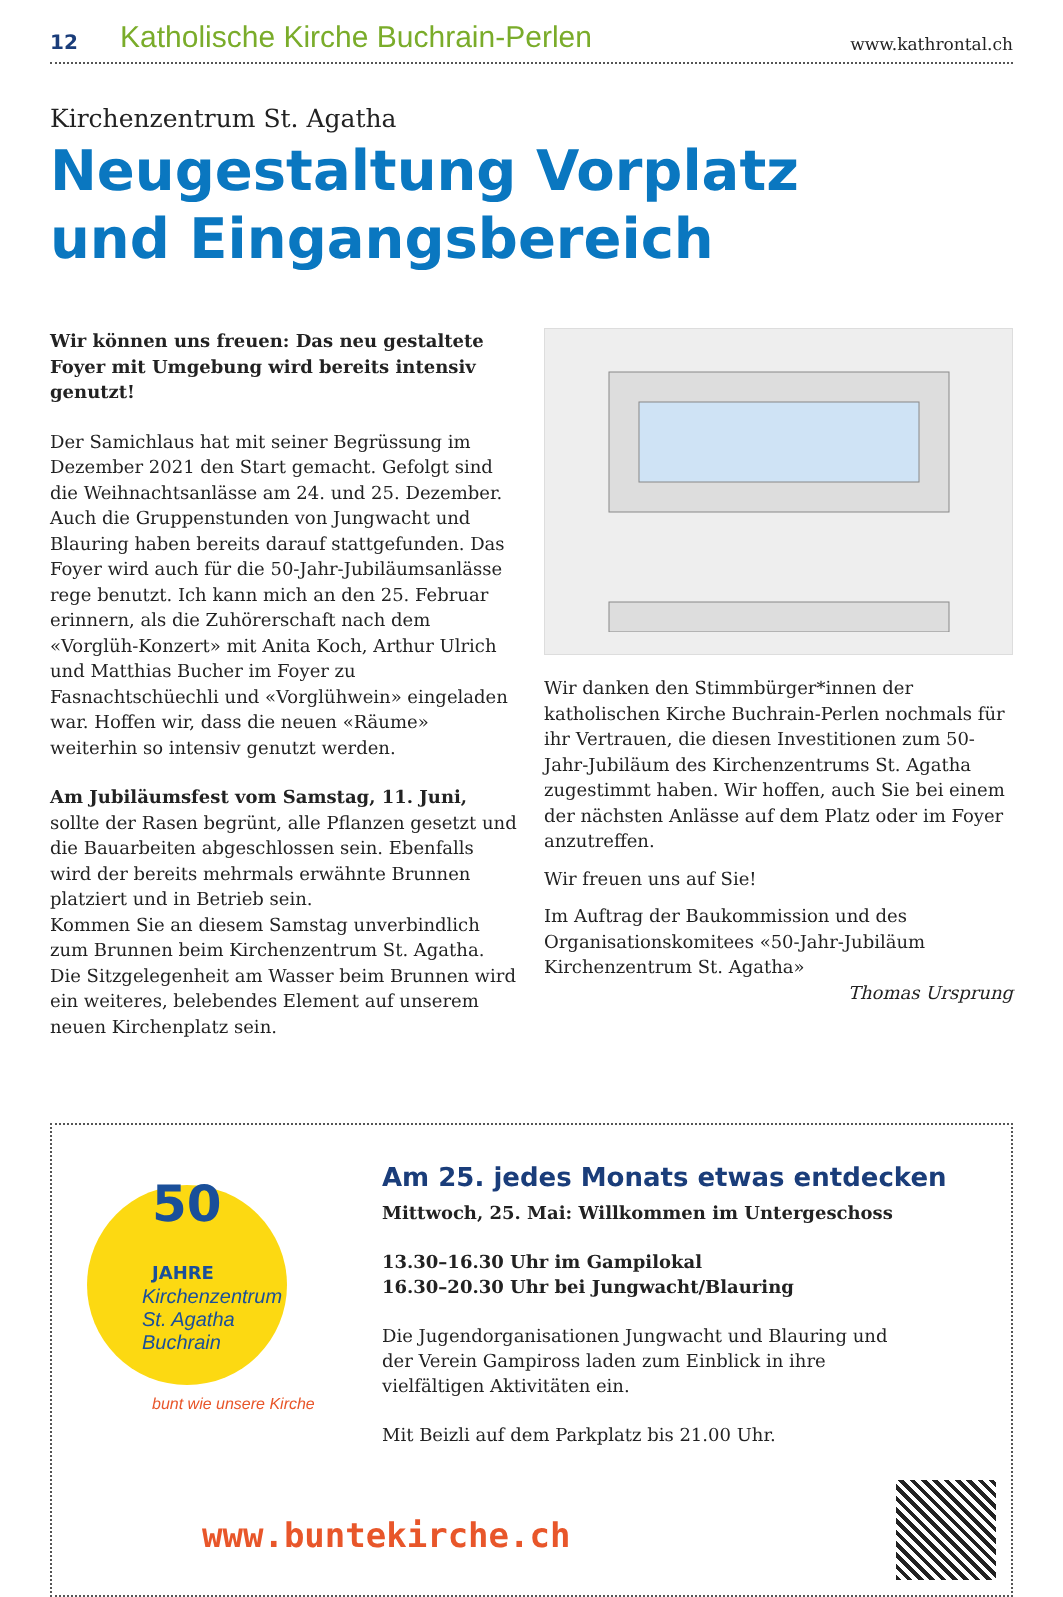12
Katholische Kirche Buchrain-Perlen
www.kathrontal.ch
Kirchenzentrum St. Agatha
Neugestaltung Vorplatz
und Eingangsbereich
Wir können uns freuen: Das neu gestaltete Foyer mit Umgebung wird bereits intensiv genutzt!
Der Samichlaus hat mit seiner Begrüssung im Dezember 2021 den Start gemacht. Gefolgt sind die Weihnachtsanlässe am 24. und 25. Dezember. Auch die Gruppenstunden von Jungwacht und Blauring haben bereits darauf stattgefunden. Das Foyer wird auch für die 50-Jahr-Jubiläumsanlässe rege benutzt. Ich kann mich an den 25. Februar erinnern, als die Zuhörerschaft nach dem «Vorglüh-Konzert» mit Anita Koch, Arthur Ulrich und Matthias Bucher im Foyer zu Fasnachtschüechli und «Vorglühwein» eingeladen war. Hoffen wir, dass die neuen «Räume» weiterhin so intensiv genutzt werden.
Am Jubiläumsfest vom Samstag, 11. Juni, sollte der Rasen begrünt, alle Pflanzen gesetzt und die Bauarbeiten abgeschlossen sein. Ebenfalls wird der bereits mehrmals erwähnte Brunnen platziert und in Betrieb sein.
Kommen Sie an diesem Samstag unverbindlich zum Brunnen beim Kirchenzentrum St. Agatha. Die Sitzgelegenheit am Wasser beim Brunnen wird ein weiteres, belebendes Element auf unserem neuen Kirchenplatz sein.
Wir danken den Stimmbürger*innen der katholischen Kirche Buchrain-Perlen nochmals für ihr Vertrauen, die diesen Investitionen zum 50-Jahr-Jubiläum des Kirchenzentrums St. Agatha zugestimmt haben. Wir hoffen, auch Sie bei einem der nächsten Anlässe auf dem Platz oder im Foyer anzutreffen.
Wir freuen uns auf Sie!
Im Auftrag der Baukommission und des Organisationskomitees «50-Jahr-Jubiläum Kirchenzentrum St. Agatha»
Thomas Ursprung
Kirchenzentrum
St. Agatha
Buchrain
50
JAHRE
bunt wie unsere Kirche
www.buntekirche.ch
Am 25. jedes Monats etwas entdecken
Mittwoch, 25. Mai: Willkommen im Untergeschoss
13.30–16.30 Uhr im Gampilokal
16.30–20.30 Uhr bei Jungwacht/Blauring
Die Jugendorganisationen Jungwacht und Blauring und
der Verein Gampiross laden zum Einblick in ihre
vielfältigen Aktivitäten ein.
Mit Beizli auf dem Parkplatz bis 21.00 Uhr.